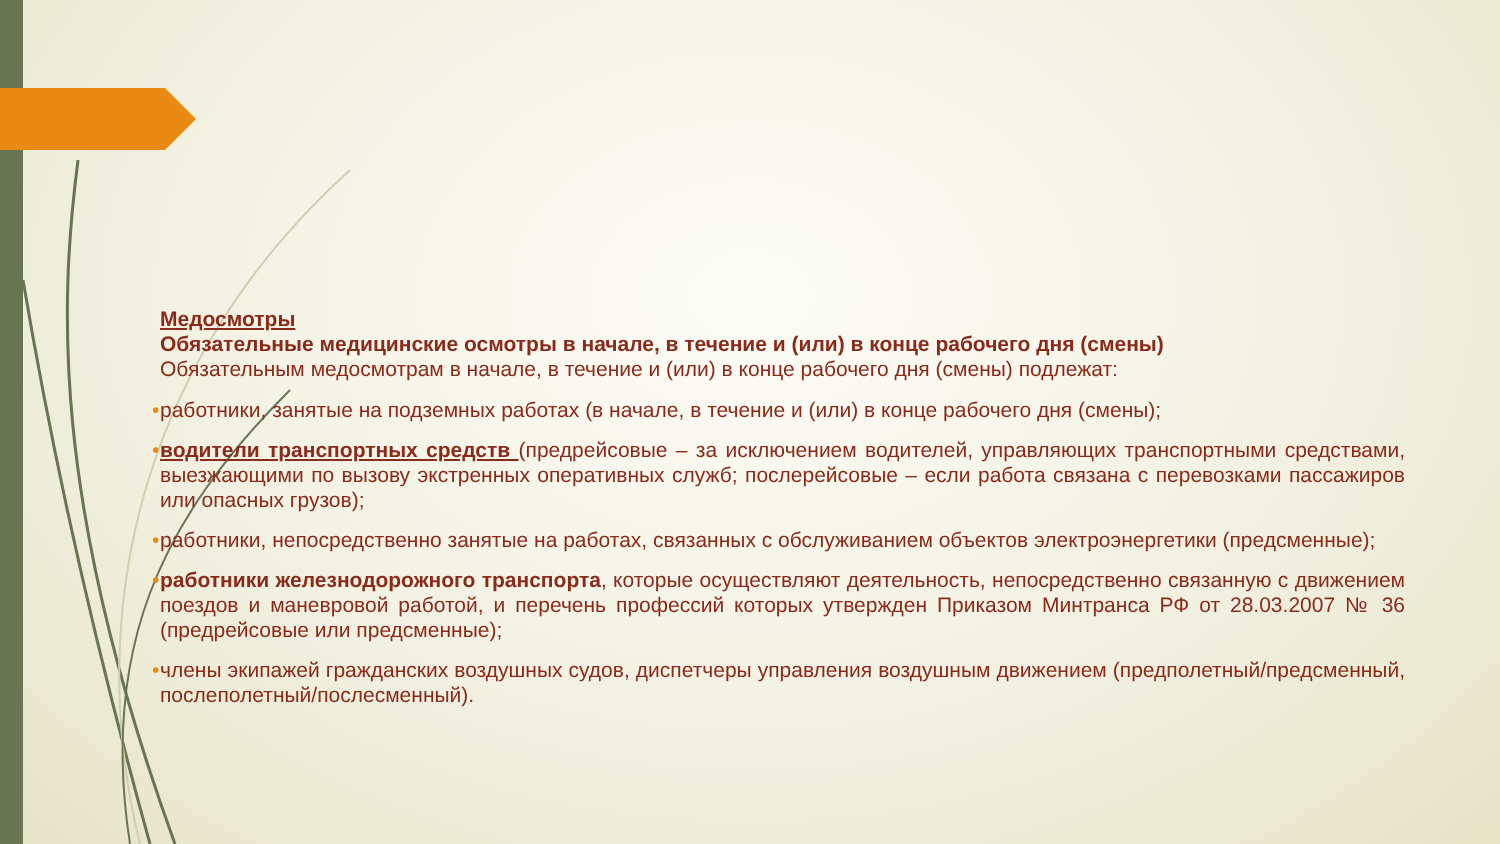Медосмотры
Обязательные медицинские осмотры в начале, в течение и (или) в конце рабочего дня (смены)
Обязательным медосмотрам в начале, в течение и (или) в конце рабочего дня (смены) подлежат:
• работники, занятые на подземных работах (в начале, в течение и (или) в конце рабочего дня (смены);
• водители транспортных средств (предрейсовые – за исключением водителей, управляющих транспортными средствами, выезжающими по вызову экстренных оперативных служб; послерейсовые – если работа связана с перевозками пассажиров или опасных грузов);
• работники, непосредственно занятые на работах, связанных с обслуживанием объектов электроэнергетики (предсменные);
• работники железнодорожного транспорта, которые осуществляют деятельность, непосредственно связанную с движением поездов и маневровой работой, и перечень профессий которых утвержден Приказом Минтранса РФ от 28.03.2007 № 36 (предрейсовые или предсменные);
• члены экипажей гражданских воздушных судов, диспетчеры управления воздушным движением (предполетный/предсменный, послеполетный/послесменный).